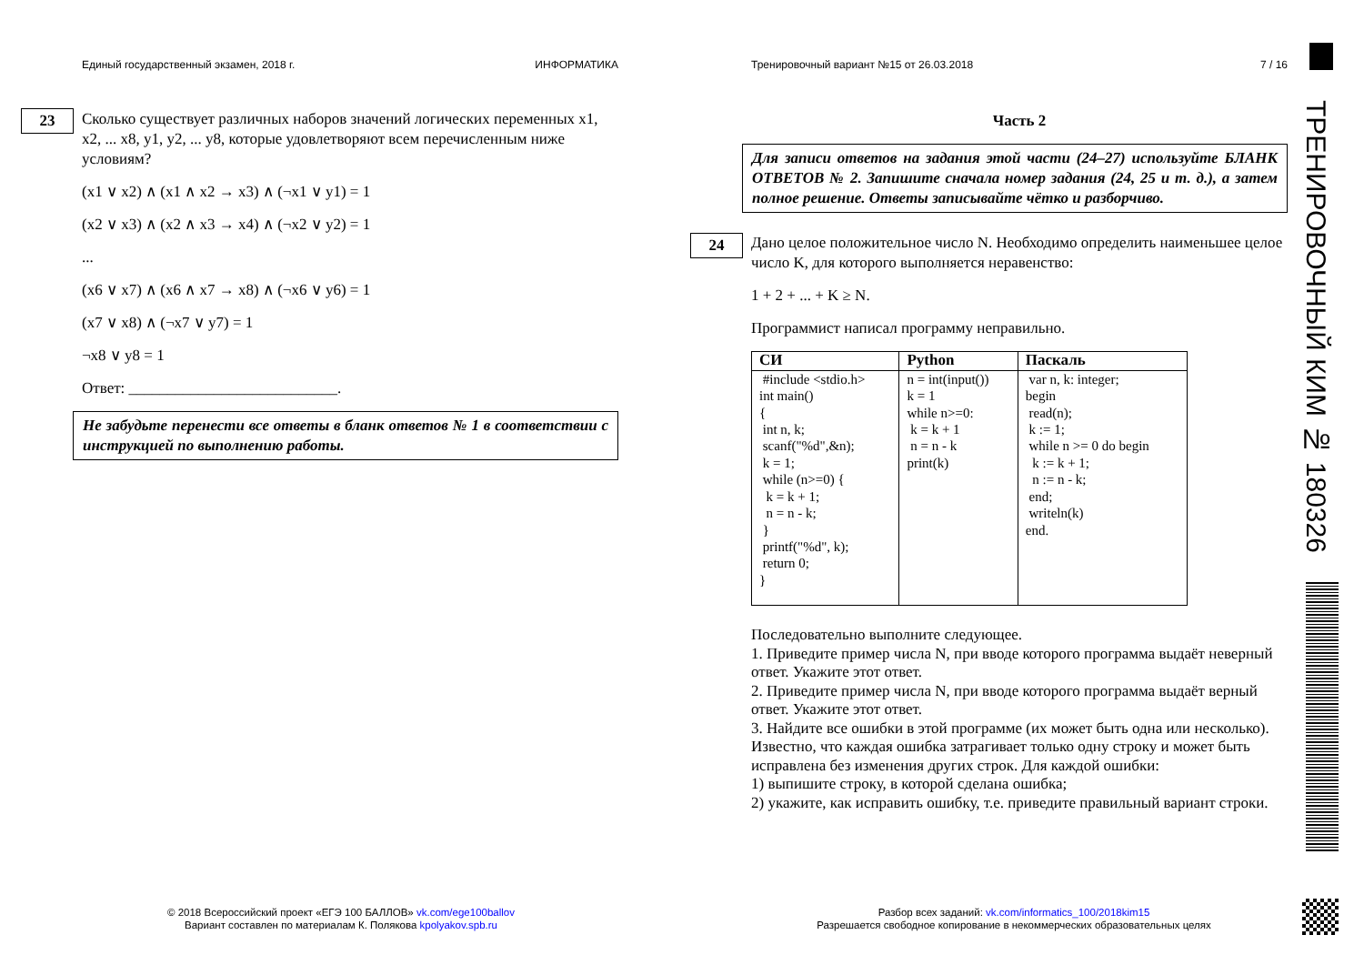Единый государственный экзамен, 2018 г. ИНФОРМАТИКА
23
Сколько существует различных наборов значений логических переменных x1, x2, ... x8, y1, y2, ... y8, которые удовлетворяют всем перечисленным ниже условиям?
(x1 ∨ x2) ∧ (x1 ∧ x2 → x3) ∧ (¬x1 ∨ y1) = 1
(x2 ∨ x3) ∧ (x2 ∧ x3 → x4) ∧ (¬x2 ∨ y2) = 1
...
(x6 ∨ x7) ∧ (x6 ∧ x7 → x8) ∧ (¬x6 ∨ y6) = 1
(x7 ∨ x8) ∧ (¬x7 ∨ y7) = 1
¬x8 ∨ y8 = 1
Ответ: ___________________________.
Не забудьте перенести все ответы в бланк ответов № 1 в соответствии с инструкцией по выполнению работы.
Тренировочный вариант №15 от 26.03.2018 7 / 16
Часть 2
Для записи ответов на задания этой части (24–27) используйте БЛАНК ОТВЕТОВ № 2. Запишите сначала номер задания (24, 25 и т. д.), а затем полное решение. Ответы записывайте чётко и разборчиво.
24
Дано целое положительное число N. Необходимо определить наименьшее целое число K, для которого выполняется неравенство:
1 + 2 + ... + K ≥ N.
Программист написал программу неправильно.
| СИ | Python | Паскаль |
| --- | --- | --- |
| #include <stdio.h> int main() { int n, k; scanf("%d",&n); k = 1; while (n>=0) { k = k + 1; n = n - k; } printf("%d", k); return 0; } | n = int(input()) k = 1 while n>=0: k = k + 1 n = n - k print(k) | var n, k: integer; begin read(n); k := 1; while n >= 0 do begin k := k + 1; n := n - k; end; writeln(k) end. |
Последовательно выполните следующее.
1. Приведите пример числа N, при вводе которого программа выдаёт неверный ответ. Укажите этот ответ.
2. Приведите пример числа N, при вводе которого программа выдаёт верный ответ. Укажите этот ответ.
3. Найдите все ошибки в этой программе (их может быть одна или несколько). Известно, что каждая ошибка затрагивает только одну строку и может быть исправлена без изменения других строк. Для каждой ошибки:
1) выпишите строку, в которой сделана ошибка;
2) укажите, как исправить ошибку, т.е. приведите правильный вариант строки.
© 2018 Всероссийский проект «ЕГЭ 100 БАЛЛОВ» vk.com/ege100ballov
Вариант составлен по материалам К. Полякова kpolyakov.spb.ru
Разбор всех заданий: vk.com/informatics_100/2018kim15
Разрешается свободное копирование в некоммерческих образовательных целях
ТРЕНИРОВОЧНЫЙ КИМ № 180326